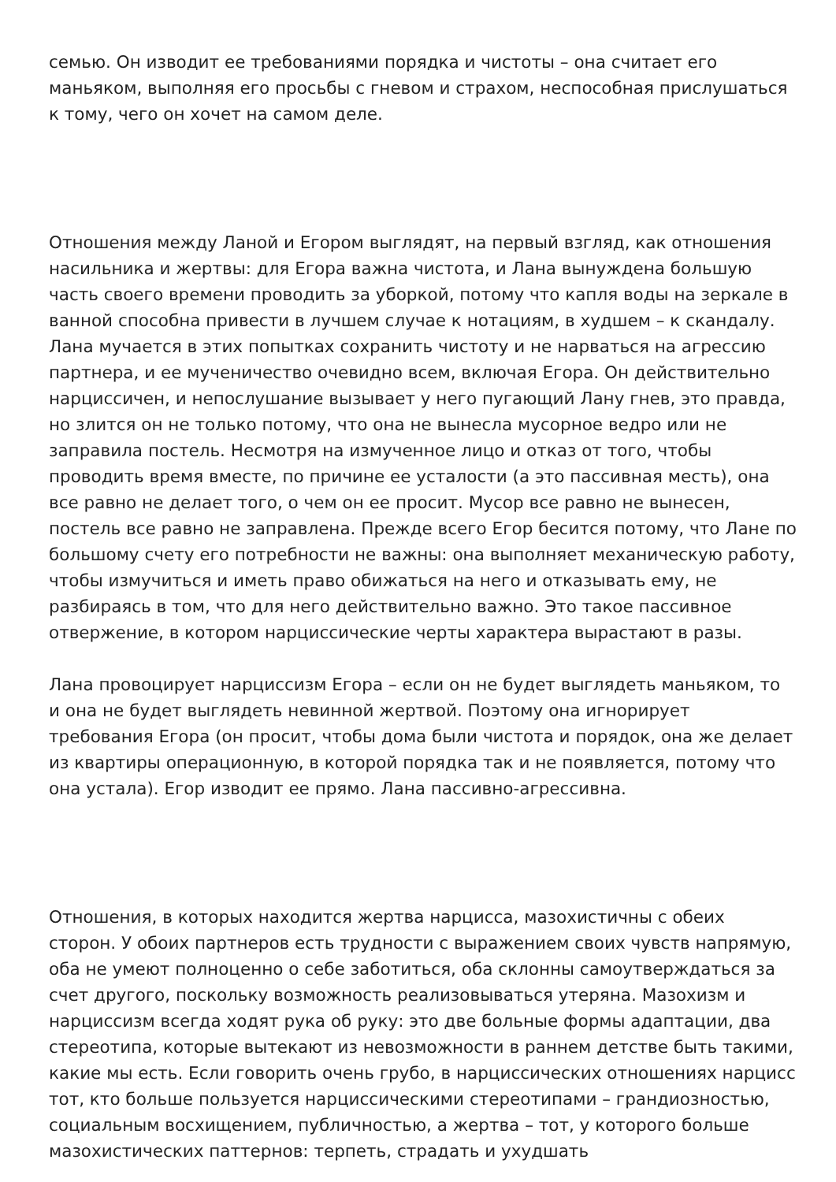семью. Он изводит ее требованиями порядка и чистоты – она считает его маньяком, выполняя его просьбы с гневом и страхом, неспособная прислушаться к тому, чего он хочет на самом деле.
Отношения между Ланой и Егором выглядят, на первый взгляд, как отношения насильника и жертвы: для Егора важна чистота, и Лана вынуждена большую часть своего времени проводить за уборкой, потому что капля воды на зеркале в ванной способна привести в лучшем случае к нотациям, в худшем – к скандалу. Лана мучается в этих попытках сохранить чистоту и не нарваться на агрессию партнера, и ее мученичество очевидно всем, включая Егора. Он действительно нарциссичен, и непослушание вызывает у него пугающий Лану гнев, это правда, но злится он не только потому, что она не вынесла мусорное ведро или не заправила постель. Несмотря на измученное лицо и отказ от того, чтобы проводить время вместе, по причине ее усталости (а это пассивная месть), она все равно не делает того, о чем он ее просит. Мусор все равно не вынесен, постель все равно не заправлена. Прежде всего Егор бесится потому, что Лане по большому счету его потребности не важны: она выполняет механическую работу, чтобы измучиться и иметь право обижаться на него и отказывать ему, не разбираясь в том, что для него действительно важно. Это такое пассивное отвержение, в котором нарциссические черты характера вырастают в разы.
Лана провоцирует нарциссизм Егора – если он не будет выглядеть маньяком, то и она не будет выглядеть невинной жертвой. Поэтому она игнорирует требования Егора (он просит, чтобы дома были чистота и порядок, она же делает из квартиры операционную, в которой порядка так и не появляется, потому что она устала). Егор изводит ее прямо. Лана пассивно-агрессивна.
Отношения, в которых находится жертва нарцисса, мазохистичны с обеих сторон. У обоих партнеров есть трудности с выражением своих чувств напрямую, оба не умеют полноценно о себе заботиться, оба склонны самоутверждаться за счет другого, поскольку возможность реализовываться утеряна. Мазохизм и нарциссизм всегда ходят рука об руку: это две больные формы адаптации, два стереотипа, которые вытекают из невозможности в раннем детстве быть такими, какие мы есть. Если говорить очень грубо, в нарциссических отношениях нарцисс тот, кто больше пользуется нарциссическими стереотипами – грандиозностью, социальным восхищением, публичностью, а жертва – тот, у которого больше мазохистических паттернов: терпеть, страдать и ухудшать